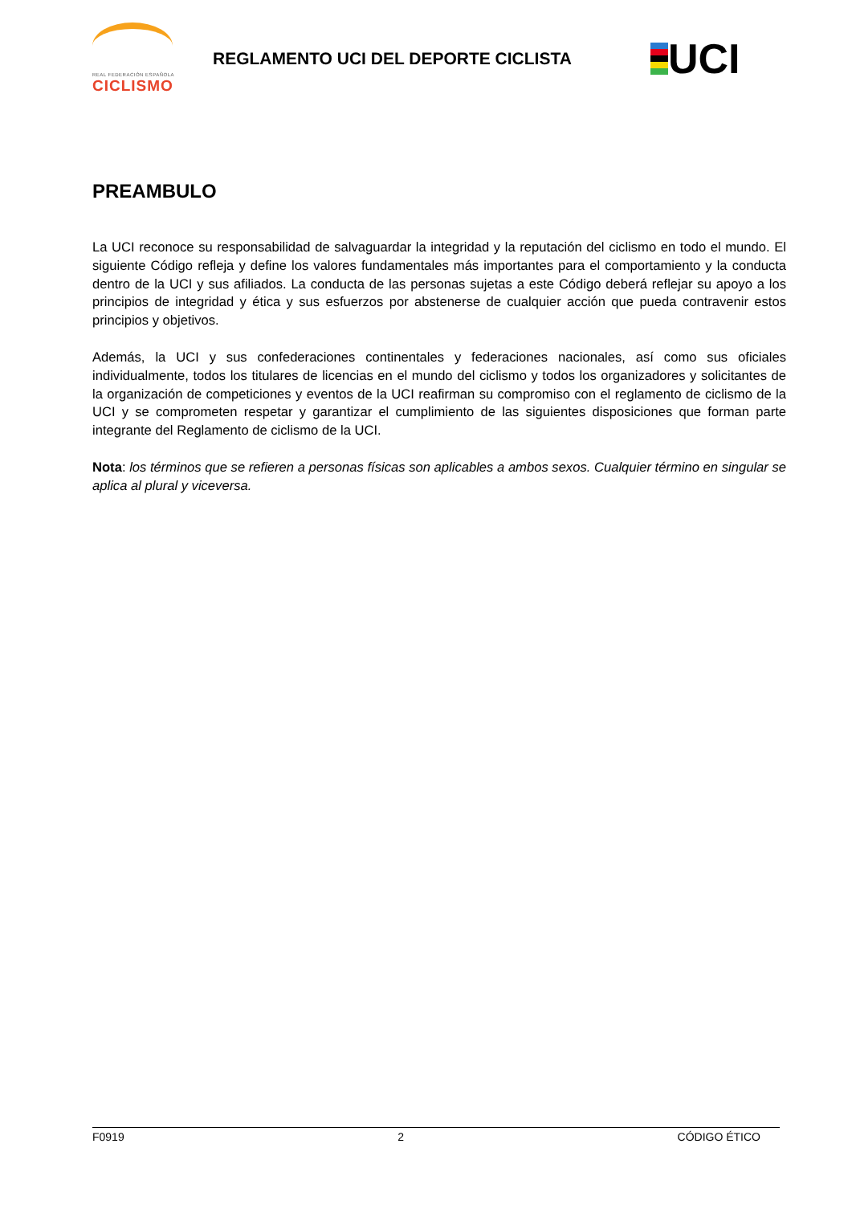REAL FEDERACIÓN ESPAÑOLA
CICLISMO
REGLAMENTO UCI DEL DEPORTE CICLISTA
UCI
PREAMBULO
La UCI reconoce su responsabilidad de salvaguardar la integridad y la reputación del ciclismo en todo el mundo. El siguiente Código refleja y define los valores fundamentales más importantes para el comportamiento y la conducta dentro de la UCI y sus afiliados. La conducta de las personas sujetas a este Código deberá reflejar su apoyo a los principios de integridad y ética y sus esfuerzos por abstenerse de cualquier acción que pueda contravenir estos principios y objetivos.
Además, la UCI y sus confederaciones continentales y federaciones nacionales, así como sus oficiales individualmente, todos los titulares de licencias en el mundo del ciclismo y todos los organizadores y solicitantes de la organización de competiciones y eventos de la UCI reafirman su compromiso con el reglamento de ciclismo de la UCI y se comprometen respetar y garantizar el cumplimiento de las siguientes disposiciones que forman parte integrante del Reglamento de ciclismo de la UCI.
Nota: los términos que se refieren a personas físicas son aplicables a ambos sexos. Cualquier término en singular se aplica al plural y viceversa.
F0919 2 CÓDIGO ÉTICO